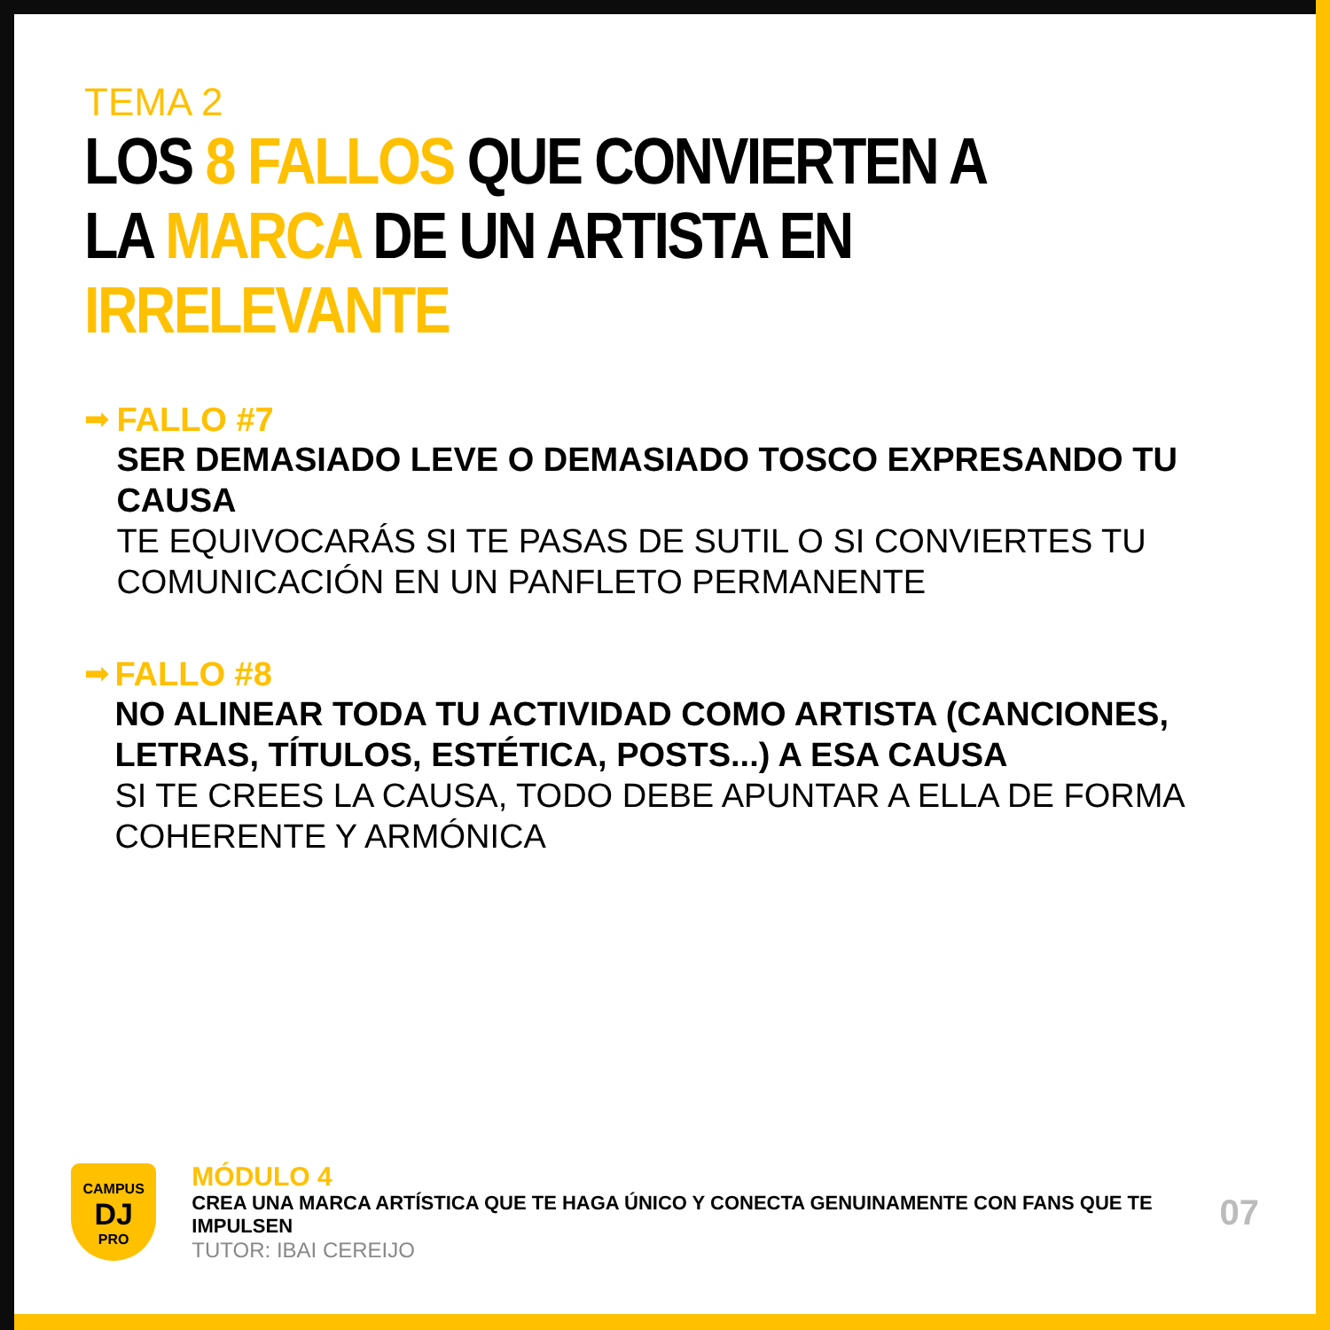TEMA 2
LOS 8 FALLOS QUE CONVIERTEN A LA MARCA DE UN ARTISTA EN IRRELEVANTE
➡ FALLO #7
SER DEMASIADO LEVE O DEMASIADO TOSCO EXPRESANDO TU CAUSA
TE EQUIVOCARÁS SI TE PASAS DE SUTIL O SI CONVIERTES TU COMUNICACIÓN EN UN PANFLETO PERMANENTE
➡ FALLO #8
NO ALINEAR TODA TU ACTIVIDAD COMO ARTISTA (CANCIONES, LETRAS, TÍTULOS, ESTÉTICA, POSTS...) A ESA CAUSA
SI TE CREES LA CAUSA, TODO DEBE APUNTAR A ELLA DE FORMA COHERENTE Y ARMÓNICA
CAMPUS
DJ
PRO
MÓDULO 4
CREA UNA MARCA ARTÍSTICA QUE TE HAGA ÚNICO Y CONECTA GENUINAMENTE CON FANS QUE TE IMPULSEN
TUTOR: IBAI CEREIJO
07